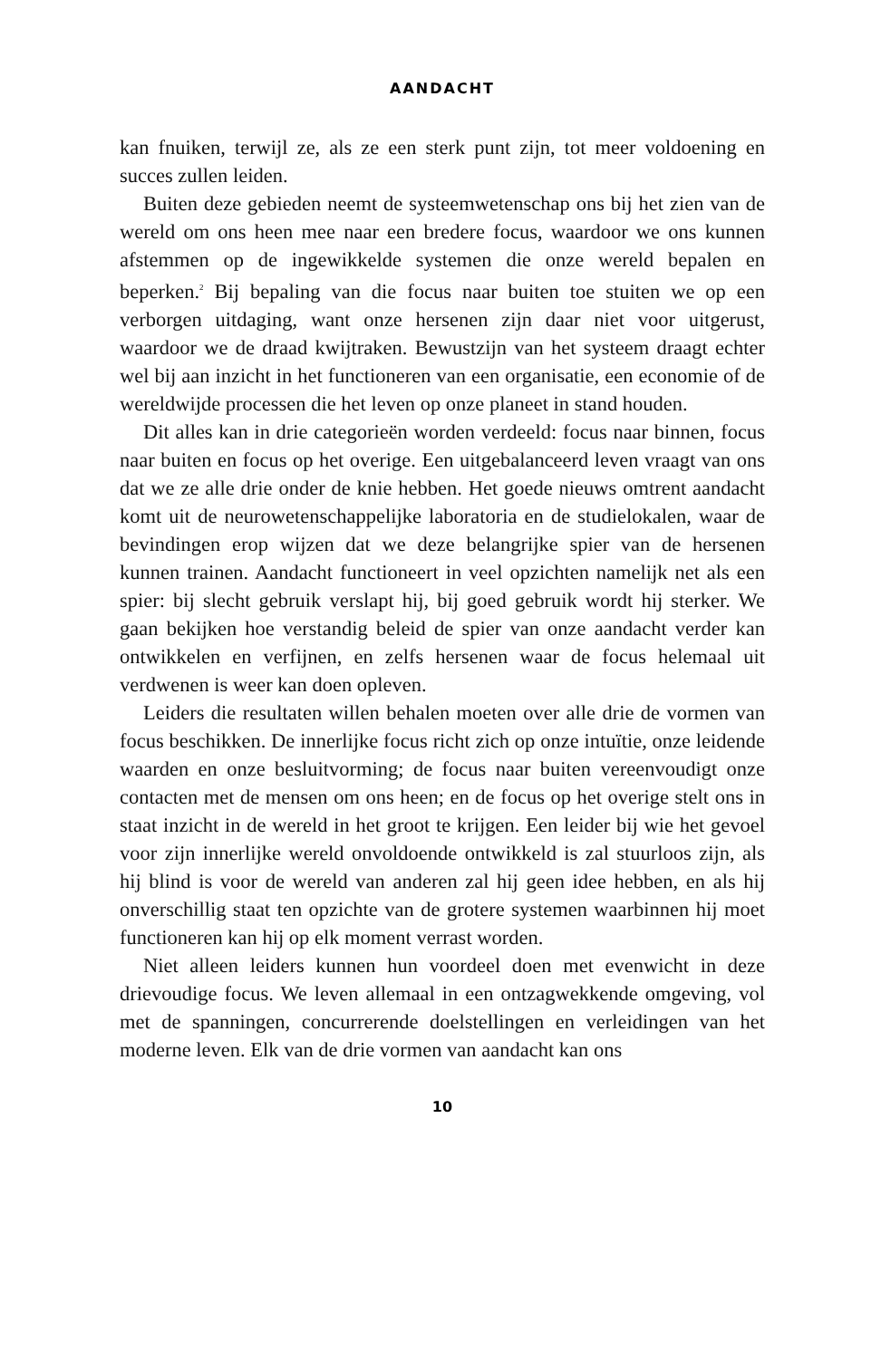AANDACHT
kan fnuiken, terwijl ze, als ze een sterk punt zijn, tot meer voldoening en succes zullen leiden.
Buiten deze gebieden neemt de systeemwetenschap ons bij het zien van de wereld om ons heen mee naar een bredere focus, waardoor we ons kunnen afstemmen op de ingewikkelde systemen die onze wereld bepalen en beperken.<sup>2</sup> Bij bepaling van die focus naar buiten toe stuiten we op een verborgen uitdaging, want onze hersenen zijn daar niet voor uitgerust, waardoor we de draad kwijtraken. Bewustzijn van het systeem draagt echter wel bij aan inzicht in het functioneren van een organisatie, een economie of de wereldwijde processen die het leven op onze planeet in stand houden.
Dit alles kan in drie categorieën worden verdeeld: focus naar binnen, focus naar buiten en focus op het overige. Een uitgebalanceerd leven vraagt van ons dat we ze alle drie onder de knie hebben. Het goede nieuws omtrent aandacht komt uit de neurowetenschappelijke laboratoria en de studielokalen, waar de bevindingen erop wijzen dat we deze belangrijke spier van de hersenen kunnen trainen. Aandacht functioneert in veel opzichten namelijk net als een spier: bij slecht gebruik verslapt hij, bij goed gebruik wordt hij sterker. We gaan bekijken hoe verstandig beleid de spier van onze aandacht verder kan ontwikkelen en verfijnen, en zelfs hersenen waar de focus helemaal uit verdwenen is weer kan doen opleven.
Leiders die resultaten willen behalen moeten over alle drie de vormen van focus beschikken. De innerlijke focus richt zich op onze intuïtie, onze leidende waarden en onze besluitvorming; de focus naar buiten vereenvoudigt onze contacten met de mensen om ons heen; en de focus op het overige stelt ons in staat inzicht in de wereld in het groot te krijgen. Een leider bij wie het gevoel voor zijn innerlijke wereld onvoldoende ontwikkeld is zal stuurloos zijn, als hij blind is voor de wereld van anderen zal hij geen idee hebben, en als hij onverschillig staat ten opzichte van de grotere systemen waarbinnen hij moet functioneren kan hij op elk moment verrast worden.
Niet alleen leiders kunnen hun voordeel doen met evenwicht in deze drievoudige focus. We leven allemaal in een ontzagwekkende omgeving, vol met de spanningen, concurrerende doelstellingen en verleidingen van het moderne leven. Elk van de drie vormen van aandacht kan ons
10